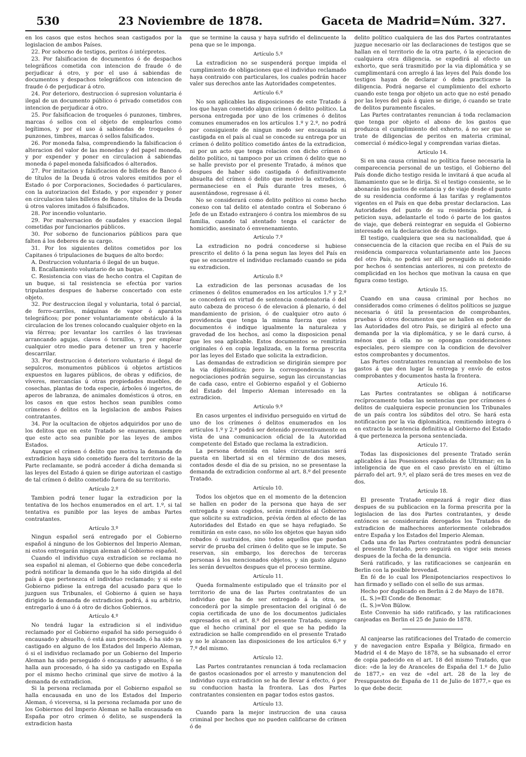530 23 Noviembre de 1878. Gaceta de Madrid=Núm. 327.
en los casos que estos hechos sean castigados por la legislacion de ambos Países.
22. Por soborno de testigos, peritos ó intérpretes.
23. Por falsificacion de documentos ó de despachos telegráficos cometida con intencion de fraude ó de perjudicar á otro, y por el uso á sabiendas de documentos y despachos telegráficos con intencion de fraude ó de perjudicar á otro.
24. Por deterioro, destruccion ó supresion voluntaria é ilegal de un documento público ó privado cometidos con intencion de perjudicar á otro.
25. Por falsificacion de troqueles ó punzones, timbres, marcas ó sellos con el objeto de emplearlos como legítimos, y por el uso á sabiendas de troqueles ó punzones, timbres, marcas ó sellos falsificados.
26. Por moneda falsa, comprendiendo la falsificacion ó alteracion del valor de las monedas y del papel moneda, y por expender y poner en circulacion á sabiendas moneda ó papel-moneda falsificados ó alterados.
27. Por imitacion y falsificacion de billetes de Banco ó de títulos de la Deuda ú otros valores emitidos por el Estado ó por Corporaciones, Sociedades ó particulares, con la autorizacion del Estado, y por expender y poner en circulacion tales billetes de Banco, títulos de la Deuda ú otros valores imitados ó falsificados.
28. Por incendio voluntario.
29. Por malversacion de caudales y exaccion ilegal cometidas por funcionarios públicos.
30. Por soborno de funcionarios públicos para que falten á los deberes de su cargo.
31. Por los siguientes delitos cometidos por los Capitanes ó tripulaciones de buques de alto bordo:
A. Destruccion voluntaria ó ilegal de un buque.
B. Encallamiento voluntario de un buque.
C. Resistencia con vias de hecho contra el Capitan de un buque, si tal resistencia se efectúa por varios tripulantes despues de haberse concertado con este objeto.
32. Por destruccion ilegal y voluntaria, total ó parcial, de ferro-carriles, máquinas de vapor ó aparatos telegráficos; por poner voluntariamente obstáculo á la circulacion de los trenes colocando cualquier objeto en la via férrea; por levantar los carriles ó las traviesas arrancando agujas, clavos ó tornillos, y por emplear cualquier otro medio para detener un tren y hacerle descarrilar.
33. Por destruccion ó deterioro voluntario é ilegal de sepulcros, monumentos públicos ú objetos artísticos expuestos en lugares públicos, de obras y edificios, de víveres, mercancías ú otras propiedades muebles, de cosechas, plantas de toda especie, árboles ó ingertos, de aperos de labranza, de animales domésticos ú otros, en los casos en que estos hechos sean punibles como crímenes ó delitos en la legislacion de ambos Países contratantes.
34. Por la ocultacion de objetos adquiridos por uno de los delitos que en este Tratado se enumeran, siempre que este acto sea punible por las leyes de ambos Estados.
Aunque el crímen ó delito que motiva la demanda de extradicion haya sido cometido fuera del territorio de la Parte reclamante, se podrá acceder á dicha demanda si las leyes del Estado á quien se dirige autorizan el castigo de tal crímen ó delito cometido fuera de su territorio.
Artículo 2.º
Tambien podrá tener lugar la extradicion por la tentativa de los hechos enumerados en el art. 1.º, si tal tentativa es punible por las leyes de ambas Partes contratantes.
Artículo 3.º
Ningun español será entregado por el Gobierno español á ninguno de los Gobiernos del Imperio Aleman, ni estos entregarán ningun aleman al Gobierno español.
Cuando el individuo cuya extradicion se reclama no sea español ni aleman, el Gobierno que debe concederla podrá notificar la demanda que le ha sido dirigida al del país á que pertenezca el individuo reclamado; y si este Gobierno pidiese la entrega del acusado para que lo juzguen sus Tribunales, el Gobierno á quien se haya dirigido la demanda de extradicion podrá, á su arbitrio, entregarlo á uno ó á otro de dichos Gobiernos.
Artículo 4.º
No tendrá lugar la extradicion si el individuo reclamado por el Gobierno español ha sido perseguido ó encausado y absuelto, ó está aun procesado, ó ha sido ya castigado en alguno de los Estados del Imperio Aleman, ó si el individuo reclamado por un Gobierno del Imperio Aleman ha sido perseguido ó encausado y absuelto, ó se halla aun procesado, ó ha sido ya castigado en España por el mismo hecho criminal que sirve de motivo á la demanda de extradicion.
Si la persona reclamada por el Gobierno español se halla encausada en uno de los Estados del Imperio Aleman, ó viceversa, si la persona reclamada por uno de los Gobiernos del Imperio Aleman se halla encausada en España por otro crímen ó delito, se suspenderá la extradicion hasta
que se termine la causa y haya sufrido el delincuente la pena que se le imponga.
Artículo 5.º
La extradicion no se suspenderá porque impida el cumplimiento de obligaciones que el individuo reclamado haya contraido con particulares, los cuales podrán hacer valer sus derechos ante las Autoridades competentes.
Artículo 6.º
No son aplicables las disposiciones de este Tratado á los que hayan cometido algun crímen ó delito político. La persona entregada por uno de los crímenes ó delitos comunes enumerados en los artículos 1.º y 2.º, no podrá por consiguiente de ningun modo ser encausada ni castigada en el país al cual se concede su entrega por un crímen ó delito político cometido ántes de la extradicion, ni por un acto que tenga relacion con dicho crímen ó delito político, ni tampoco por un crímen ó delito que no se halle previsto por el presente Tratado, á ménos que despues de haber sido castigada ó definitivamente absuelta del crímen ó delito que motivó la extradicion, permaneciese en el País durante tres meses, ó ausentándose, regresase á él.
No se considerará como delito político ni como hecho conexo con tal delito el atentado contra el Soberano ó Jefe de un Estado extranjero ó contra los miembros de su familia, cuando tal atentado tenga el carácter de homicidio, asesinato ó envenenamiento.
Artículo 7.º
La extradicion no podrá concederse si hubiese prescrito el delito ó la pena segun las leyes del País en que se encuentre el individuo reclamado cuando se pida su extradicion.
Artículo 8.º
La extradicion de las personas acusadas de los crímenes ó delitos enumerados en los artículos 1.º y 2.º se concederá en virtud de sentencia condenatoria ó del auto cabeza de proceso ó de elevacion á plenario, ó del mandamiento de prision, ó de cualquier otro auto ó providencia que tenga la misma fuerza que estos documentos é indique igualmente la naturaleza y gravedad de los hechos, así como la disposicion penal que les sea aplicable. Estos documentos se remitirán originales ó en copia legalizada, en la forma prescrita por las leyes del Estado que solicita la extradicion.
Las demandas de extradicion se dirigirán siempre por la via diplomática; pero la correspondencia y las negociaciones podrán seguirse, segun las circunstancias de cada caso, entre el Gobierno español y el Gobierno del Estado del Imperio Aleman interesado en la extradicion.
Artículo 9.º
En casos urgentes el individuo perseguido en virtud de uno de los crímenes ó delitos enumerados en los artículos 1.º y 2.º podrá ser detenido preventivamente en vista de una comunicacion oficial de la Autoridad competente del Estado que reclama la extradicion.
La persona detenida en tales circunstancias será puesta en libertad si en el término de dos meses, contados desde el dia de su prision, no se presentase la demanda de extradicion conforme al art. 8.º del presente Tratado.
Artículo 10.
Todos los objetos que en el momento de la detencion se hallen en poder de la persona que haya de ser entregada y sean cogidos, serán remitidos al Gobierno que solicite su extradicion, prévia órden al efecto de las Autoridades del Estado en que se haya refugiado. Se remitirán en este caso, no sólo los objetos que hayan sido robados ó sustraidos, sino todos aquellos que puedan servir de prueba del crímen ó delito que se le impute. Se reservan, sin embargo, los derechos de terceras personas á los mencionados objetos, y sin gasto alguno les serán devueltos despues que el proceso termine.
Artículo 11.
Queda formalmente estipulado que el tránsito por el territorio de una de las Partes contratantes de un individuo que ha de ser entregado á la otra, se concederá por la simple presentacion del original ó de copia certificada de uno de los documentos judiciales expresados en el art. 8.º del presente Tratado, siempre que el hecho criminal por el que se ha pedido la extradicion se halle comprendido en el presente Tratado y no le alcancen las disposiciones de los artículos 6.º y 7.º del mismo.
Artículo 12.
Las Partes contratantes renuncian á toda reclamacion de gastos ocasionados por el arresto y manutencion del individuo cuya extradicion se ha de llevar á efecto, ó por su conduccion hasta la frontera. Las dos Partes contratantes consienten en pagar todos estos gastos.
Artículo 13.
Cuando para la mejor instruccion de una causa criminal por hechos que no pueden calificarse de crímen ó de
delito político cualquiera de las dos Partes contratantes juzgue necesario oir las declaraciones de testigos que se hallan en el territorio de la otra parte, ó la ejecucion de cualquiera otra diligencia, se expedirá al efecto un exhorto, que será trasmitido por la via diplomática y se cumplimentará con arreglo á las leyes del País donde los testigos hayan de declarar ó deba practicarse la diligencia. Podrá negarse el cumplimiento del exhorto cuando este tenga por objeto un acto que no esté penado por las leyes del país á quien se dirige, ó cuando se trate de delitos puramente fiscales.
Las Partes contratantes renuncian á toda reclamacion que tenga por objeto el abono de los gastos que produzca el cumplimiento del exhorto, á no ser que se trate de diligencias de peritos en materia criminal, comercial ó médico-legal y comprendan varias dietas.
Artículo 14.
Si en una causa criminal no política fuese necesaria la comparecencia personal de un testigo, el Gobierno del País donde dicho testigo resida le invitará á que acuda al llamamiento que se le dirija. Si el testigo consiente, se le abonarán los gastos de estancia y de viaje desde el punto de su residencia conforme á las tarifas y reglamentos vigentes en el País en que deba prestar declaracion. Las Autoridades del punto de su residencia podrán, á peticion suya, adelantarle el todo ó parte de los gastos de viaje, que deberá reintegrar en seguida el Gobierno interesado en la declaracion de dicho testigo.
El testigo, cualquiera que sea su nacionalidad, que á consecuencia de la citacion que reciba en el País de su residencia comparezca voluntariamente ante los Jueces del otro País, no podrá ser allí perseguido ni detenido por hechos ó sentencias anteriores, ni con pretexto de complicidad en los hechos que motivan la causa en que figura como testigo.
Artículo 15.
Cuando en una causa criminal por hechos no considerados como crímenes ó delitos políticos se juzgue necesaria ó útil la presentacion de comprobantes, pruebas ú otros documentos que se hallen en poder de las Autoridades del otro País, se dirigirá al efecto una demanda por la via diplomática, y se le dará curso, á ménos que á ella no se opongan consideraciones especiales, pero siempre con la condicion de devolver estos comprobantes y documentos.
Las Partes contratantes renuncian al reembolso de los gastos á que den lugar la entrega y envío de estos comprobantes y documentos hasta la frontera.
Artículo 16.
Las Partes contratantes se obligan á notificarse recíprocamente todas las sentencias que por crímenes ó delitos de cualquiera especie pronuncien los Tribunales de un país contra los súbditos del otro. Se hará esta notificacion por la via diplomática, remitiendo íntegra ó en extracto la sentencia definitiva al Gobierno del Estado á que pertenezca la persona sentenciada.
Artículo 17.
Todas las disposiciones del presente Tratado serán aplicables á las Posesiones españolas de Ultramar; en la inteligencia de que en el caso previsto en el último párrafo del art. 9.º, el plazo será de tres meses en vez de dos.
Artículo 18.
El presente Tratado empezará á regir diez dias despues de su publicacion en la forma prescrita por la legislacion de las dos Partes contratantes, y desde entónces se considerarán derogados los Tratados de extradicion de malhechores anteriormente celebrados entre España y los Estados del Imperio Aleman.
Cada una de las Partes contratantes podrá denunciar el presente Tratado, pero seguirá en vigor seis meses despues de la fecha de la denuncia.
Será ratificado, y las ratificaciones se canjearán en Berlin con la posible brevedad.
En fé de lo cual los Plenipotenciarios respectivos lo han firmado y sellado con el sello de sus armas.
Hecho por duplicado en Berlin á 2 de Mayo de 1878.
(L. S.)=El Conde de Benomar.
(L. S.)=Von Bülow.
Este Convenio ha sido ratificado, y las ratificaciones canjeadas en Berlin el 25 de Junio de 1878.
Al canjearse las ratificaciones del Tratado de comercio y de navegacion entre España y Bélgica, firmado en Madrid el 4 de Mayo de 1878, se ha subsanado el error de copia padecido en el art. 18 del mismo Tratado, que dice: «de la ley de Aranceles de España del 1.º de Julio de 1877,» en vez de «del art. 28 de la ley de Presupuestos de España de 11 de Julio de 1877,» que es lo que debe decir.